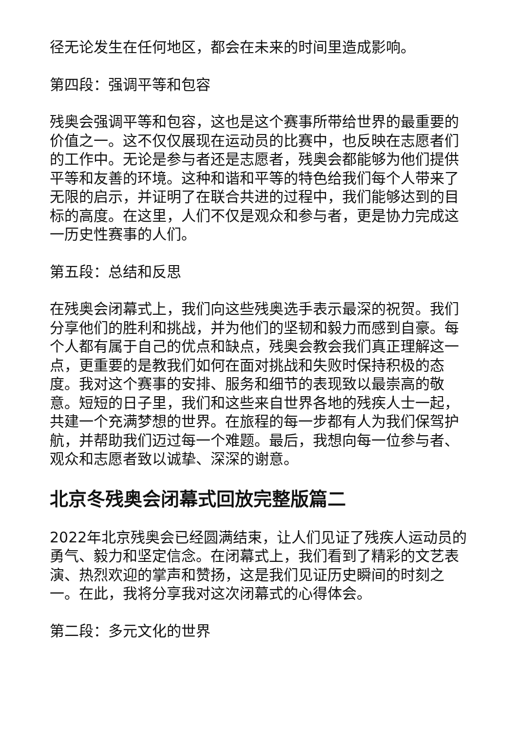径无论发生在任何地区，都会在未来的时间里造成影响。
第四段：强调平等和包容
残奥会强调平等和包容，这也是这个赛事所带给世界的最重要的价值之一。这不仅仅展现在运动员的比赛中，也反映在志愿者们的工作中。无论是参与者还是志愿者，残奥会都能够为他们提供平等和友善的环境。这种和谐和平等的特色给我们每个人带来了无限的启示，并证明了在联合共进的过程中，我们能够达到的目标的高度。在这里，人们不仅是观众和参与者，更是协力完成这一历史性赛事的人们。
第五段：总结和反思
在残奥会闭幕式上，我们向这些残奥选手表示最深的祝贺。我们分享他们的胜利和挑战，并为他们的坚韧和毅力而感到自豪。每个人都有属于自己的优点和缺点，残奥会教会我们真正理解这一点，更重要的是教我们如何在面对挑战和失败时保持积极的态度。我对这个赛事的安排、服务和细节的表现致以最崇高的敬意。短短的日子里，我们和这些来自世界各地的残疾人士一起，共建一个充满梦想的世界。在旅程的每一步都有人为我们保驾护航，并帮助我们迈过每一个难题。最后，我想向每一位参与者、观众和志愿者致以诚挚、深深的谢意。
北京冬残奥会闭幕式回放完整版篇二
2022年北京残奥会已经圆满结束，让人们见证了残疾人运动员的勇气、毅力和坚定信念。在闭幕式上，我们看到了精彩的文艺表演、热烈欢迎的掌声和赞扬，这是我们见证历史瞬间的时刻之一。在此，我将分享我对这次闭幕式的心得体会。
第二段：多元文化的世界